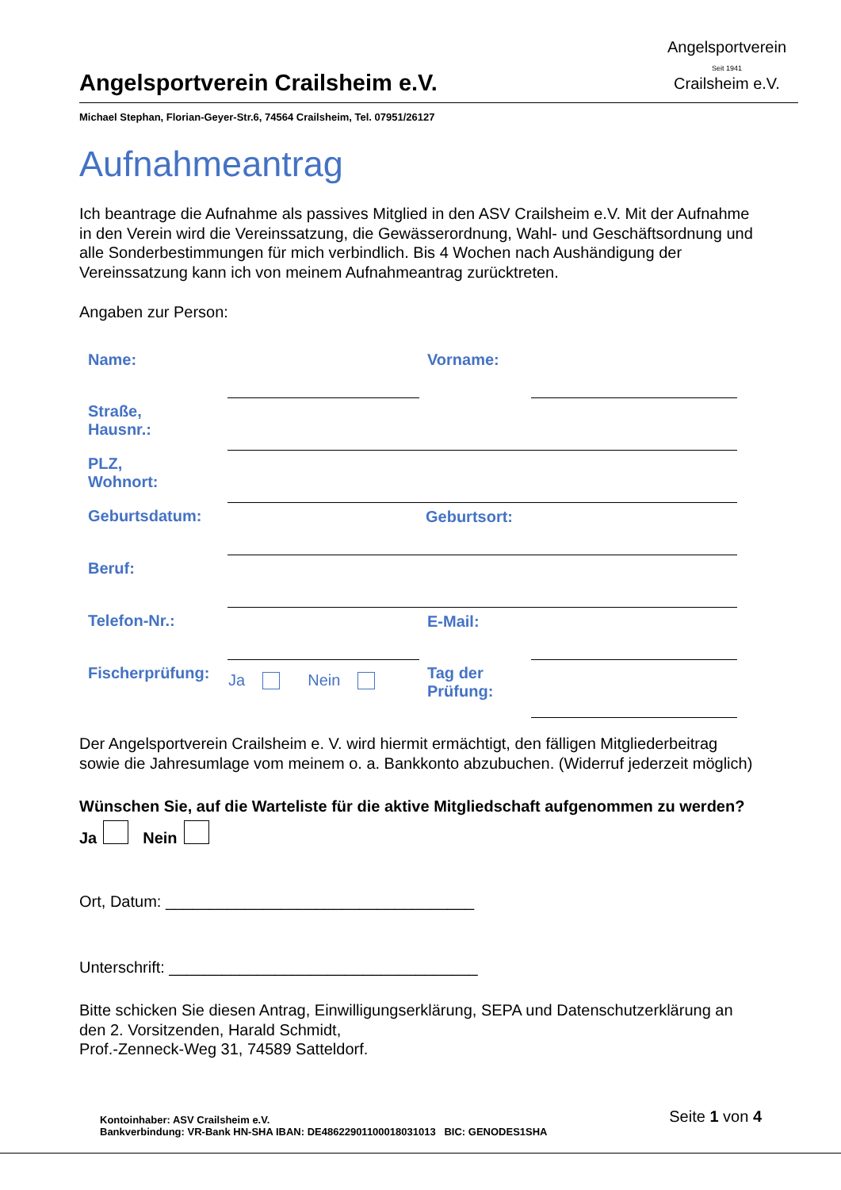Angelsportverein Crailsheim e.V.
Angelsportverein
Seit 1941
Crailsheim e.V.
Michael Stephan, Florian-Geyer-Str.6, 74564 Crailsheim, Tel. 07951/26127
Aufnahmeantrag
Ich beantrage die Aufnahme als passives Mitglied in den ASV Crailsheim e.V. Mit der Aufnahme in den Verein wird die Vereinssatzung, die Gewässerordnung, Wahl- und Geschäftsordnung und alle Sonderbestimmungen für mich verbindlich. Bis 4 Wochen nach Aushändigung der Vereinssatzung kann ich von meinem Aufnahmeantrag zurücktreten.
Angaben zur Person:
| Name: | | Vorname: | |
| Straße, Hausnr.: | | | |
| PLZ, Wohnort: | | | |
| Geburtsdatum: | Geburtsort: | | |
| Beruf: | | | |
| Telefon-Nr.: | | E-Mail: | |
| Fischerprüfung: | Ja Nein | Tag der Prüfung: | |
Der Angelsportverein Crailsheim e. V. wird hiermit ermächtigt, den fälligen Mitgliederbeitrag sowie die Jahresumlage vom meinem o. a. Bankkonto abzubuchen. (Widerruf jederzeit möglich)
Wünschen Sie, auf die Warteliste für die aktive Mitgliedschaft aufgenommen zu werden? Ja Nein
Ort, Datum: ___________________________________
Unterschrift: ___________________________________
Bitte schicken Sie diesen Antrag, Einwilligungserklärung, SEPA und Datenschutzerklärung an den 2. Vorsitzenden, Harald Schmidt,
Prof.-Zenneck-Weg 31, 74589 Satteldorf.
Kontoinhaber: ASV Crailsheim e.V.
Bankverbindung: VR-Bank HN-SHA IBAN: DE48622901100018031013 BIC: GENODES1SHA
Seite 1 von 4